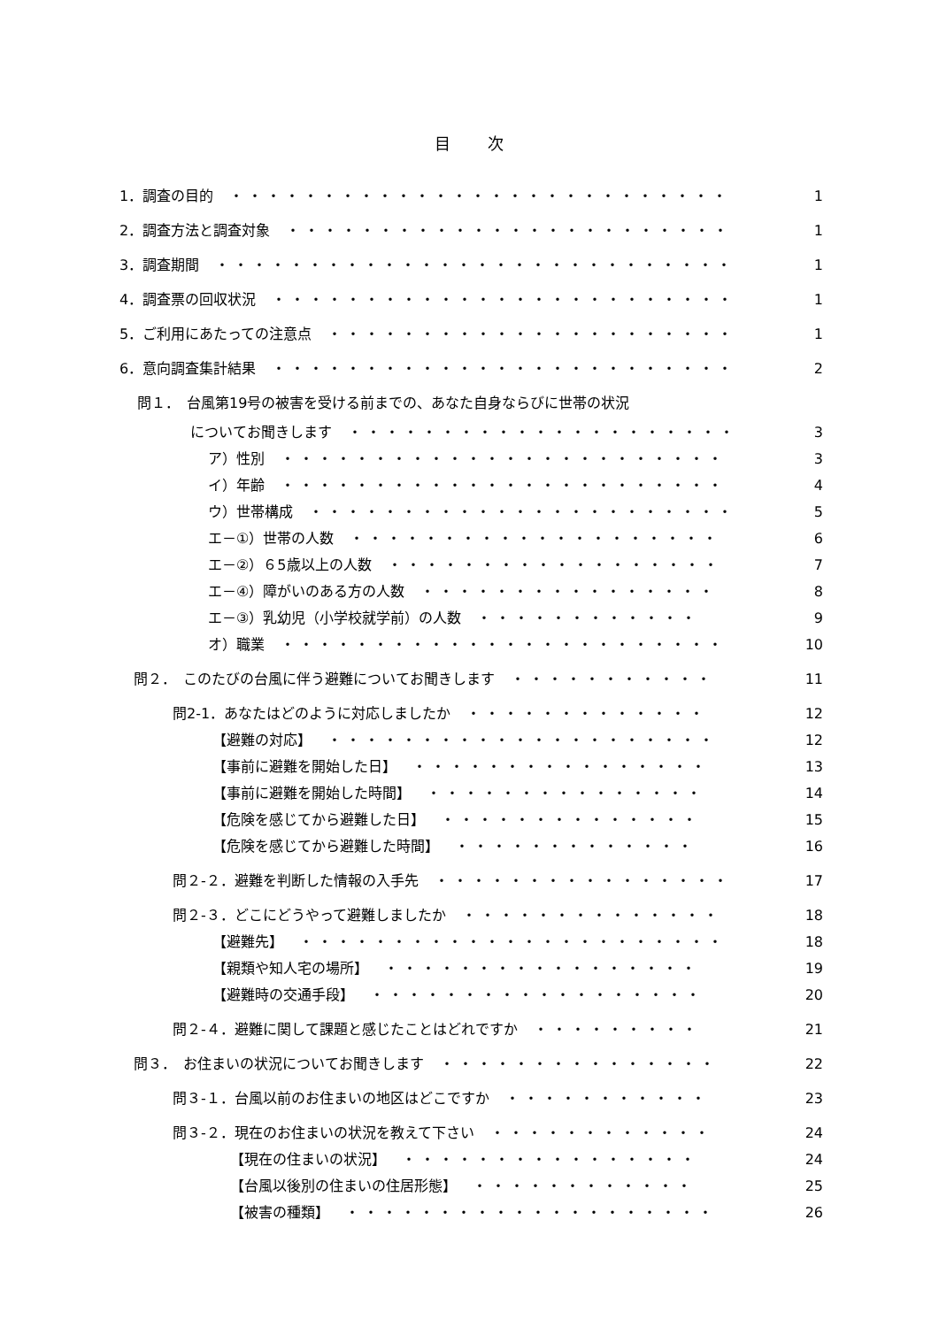目　　次
1．調査の目的 ・・・・・・・・・・・・・・・・・・・・・・・・・・・・ 1
2．調査方法と調査対象 ・・・・・・・・・・・・・・・・・・・・・・・・・ 1
3．調査期間 ・・・・・・・・・・・・・・・・・・・・・・・・・・・・ 1
4．調査票の回収状況 ・・・・・・・・・・・・・・・・・・・・・・・・・・ 1
5．ご利用にあたっての注意点 ・・・・・・・・・・・・・・・・・・・・・・ 1
6．意向調査集計結果 ・・・・・・・・・・・・・・・・・・・・・・・・・・ 2
問１．　台風第19号の被害を受ける前までの、あなた自身ならびに世帯の状況
についてお聞きします ・・・・・・・・・・・・・・・・・・・・・・・ 3
ア）性別 ・・・・・・・・・・・・・・・・・・・・・・・・・ 3
イ）年齢 ・・・・・・・・・・・・・・・・・・・・・・・・・ 4
ウ）世帯構成 ・・・・・・・・・・・・・・・・・・・・・・・ 5
エ－①）世帯の人数 ・・・・・・・・・・・・・・・・・・・・ 6
エ－②）６5歳以上の人数 ・・・・・・・・・・・・・・・・・・ 7
エ－④）障がいのある方の人数 ・・・・・・・・・・・・・・・・ 8
エ－③）乳幼児（小学校就学前）の人数 ・・・・・・・・・・・・ 9
オ）職業 ・・・・・・・・・・・・・・・・・・・・・・・・・ 10
問２．　このたびの台風に伴う避難についてお聞きします ・・・・・・・・・・・ 11
問2-1．あなたはどのように対応しましたか ・・・・・・・・・・・・・ 12
【避難の対応】 ・・・・・・・・・・・・・・・・・・・・・ 12
【事前に避難を開始した日】 ・・・・・・・・・・・・・・・・ 13
【事前に避難を開始した時間】 ・・・・・・・・・・・・・・・ 14
【危険を感じてから避難した日】 ・・・・・・・・・・・・・・ 15
【危険を感じてから避難した時間】 ・・・・・・・・・・・・・ 16
問２-２．避難を判断した情報の入手先 ・・・・・・・・・・・・・・・・ 17
問２-３．どこにどうやって避難しましたか ・・・・・・・・・・・・・・ 18
【避難先】 ・・・・・・・・・・・・・・・・・・・・・・・ 18
【親類や知人宅の場所】 ・・・・・・・・・・・・・・・・・ 19
【避難時の交通手段】 ・・・・・・・・・・・・・・・・・・ 20
問２-４．避難に関して課題と感じたことはどれですか ・・・・・・・・・ 21
問３．　お住まいの状況についてお聞きします ・・・・・・・・・・・・・・・ 22
問３-１．台風以前のお住まいの地区はどこですか ・・・・・・・・・・・ 23
問３-２．現在のお住まいの状況を教えて下さい ・・・・・・・・・・・・ 24
【現在の住まいの状況】 ・・・・・・・・・・・・・・・・ 24
【台風以後別の住まいの住居形態】 ・・・・・・・・・・・・ 25
【被害の種類】 ・・・・・・・・・・・・・・・・・・・・ 26